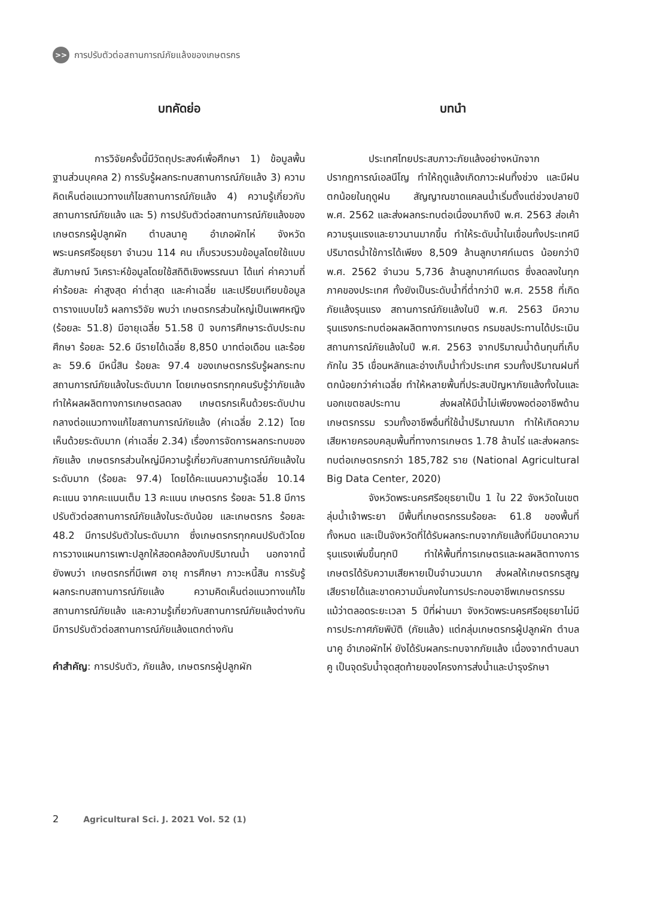>>
การปรับตัวต่อสถานการณ์ภัยแล้งของเกษตรกร
บทคัดย่อ
การวิจัยครั้งนี้มีวัตถุประสงค์เพื่อศึกษา 1) ข้อมูลพื้นฐานส่วนบุคคล 2) การรับรู้ผลกระทบสถานการณ์ภัยแล้ง 3) ความคิดเห็นต่อแนวทางแก้ไขสถานการณ์ภัยแล้ง 4) ความรู้เกี่ยวกับสถานการณ์ภัยแล้ง และ 5) การปรับตัวต่อสถานการณ์ภัยแล้งของเกษตรกรผู้ปลูกผัก ตำบลนาคู อำเภอผักไห่ จังหวัดพระนครศรีอยุธยา จำนวน 114 คน เก็บรวบรวมข้อมูลโดยใช้แบบสัมภาษณ์ วิเคราะห์ข้อมูลโดยใช้สถิติเชิงพรรณนา ได้แก่ ค่าความถี่ ค่าร้อยละ ค่าสูงสุด ค่าต่ำสุด และค่าเฉลี่ย และเปรียบเทียบข้อมูลตารางแบบไขว้ ผลการวิจัย พบว่า เกษตรกรส่วนใหญ่เป็นเพศหญิง (ร้อยละ 51.8) มีอายุเฉลี่ย 51.58 ปี จบการศึกษาระดับประถมศึกษา ร้อยละ 52.6 มีรายได้เฉลี่ย 8,850 บาทต่อเดือน และร้อยละ 59.6 มีหนี้สิน ร้อยละ 97.4 ของเกษตรกรรับรู้ผลกระทบสถานการณ์ภัยแล้งในระดับมาก โดยเกษตรกรทุกคนรับรู้ว่าภัยแล้งทำให้ผลผลิตทางการเกษตรลดลง เกษตรกรเห็นด้วยระดับปานกลางต่อแนวทางแก้ไขสถานการณ์ภัยแล้ง (ค่าเฉลี่ย 2.12) โดยเห็นด้วยระดับมาก (ค่าเฉลี่ย 2.34) เรื่องการจัดการผลกระทบของภัยแล้ง เกษตรกรส่วนใหญ่มีความรู้เกี่ยวกับสถานการณ์ภัยแล้งในระดับมาก (ร้อยละ 97.4) โดยได้คะแนนความรู้เฉลี่ย 10.14 คะแนน จากคะแนนเต็ม 13 คะแนน เกษตรกร ร้อยละ 51.8 มีการปรับตัวต่อสถานการณ์ภัยแล้งในระดับน้อย และเกษตรกร ร้อยละ 48.2 มีการปรับตัวในระดับมาก ซึ่งเกษตรกรทุกคนปรับตัวโดยการวางแผนการเพาะปลูกให้สอดคล้องกับปริมาณน้ำ นอกจากนี้ ยังพบว่า เกษตรกรที่มีเพศ อายุ การศึกษา ภาวะหนี้สิน การรับรู้ผลกระทบสถานการณ์ภัยแล้ง ความคิดเห็นต่อแนวทางแก้ไขสถานการณ์ภัยแล้ง และความรู้เกี่ยวกับสถานการณ์ภัยแล้งต่างกันมีการปรับตัวต่อสถานการณ์ภัยแล้งแตกต่างกัน
คำสำคัญ: การปรับตัว, ภัยแล้ง, เกษตรกรผู้ปลูกผัก
บทนำ
ประเทศไทยประสบภาวะภัยแล้งอย่างหนักจากปรากฏการณ์เอลนีโญ ทำให้ฤดูแล้งเกิดภาวะฝนทิ้งช่วง และมีฝนตกน้อยในฤดูฝน สัญญาณขาดแคลนน้ำเริ่มตั้งแต่ช่วงปลายปี พ.ศ. 2562 และส่งผลกระทบต่อเนื่องมาถึงปี พ.ศ. 2563 ส่อเค้าความรุนแรงและยาวนานมากขึ้น ทำให้ระดับน้ำในเขื่อนทั้งประเทศมีปริมาตรน้ำใช้การได้เพียง 8,509 ล้านลูกบาศก์เมตร น้อยกว่าปี พ.ศ. 2562 จำนวน 5,736 ล้านลูกบาศก์เมตร ซึ่งลดลงในทุกภาคของประเทศ ทั้งยังเป็นระดับน้ำที่ต่ำกว่าปี พ.ศ. 2558 ที่เกิดภัยแล้งรุนแรง สถานการณ์ภัยแล้งในปี พ.ศ. 2563 มีความรุนแรงกระทบต่อผลผลิตทางการเกษตร กรมชลประทานได้ประเมินสถานการณ์ภัยแล้งในปี พ.ศ. 2563 จากปริมาณน้ำต้นทุนที่เก็บกักใน 35 เขื่อนหลักและอ่างเก็บน้ำทั่วประเทศ รวมทั้งปริมาณฝนที่ตกน้อยกว่าค่าเฉลี่ย ทำให้หลายพื้นที่ประสบปัญหาภัยแล้งทั้งในและนอกเขตชลประทาน ส่งผลให้มีน้ำไม่เพียงพอต่ออาชีพด้านเกษตรกรรม รวมทั้งอาชีพอื่นที่ใช้น้ำปริมาณมาก ทำให้เกิดความเสียหายครอบคลุมพื้นที่ทางการเกษตร 1.78 ล้านไร่ และส่งผลกระทบต่อเกษตรกรกว่า 185,782 ราย (National Agricultural Big Data Center, 2020)
จังหวัดพระนครศรีอยุธยาเป็น 1 ใน 22 จังหวัดในเขตลุ่มน้ำเจ้าพระยา มีพื้นที่เกษตรกรรมร้อยละ 61.8 ของพื้นที่ทั้งหมด และเป็นจังหวัดที่ได้รับผลกระทบจากภัยแล้งที่มีขนาดความรุนแรงเพิ่มขึ้นทุกปี ทำให้พื้นที่การเกษตรและผลผลิตทางการเกษตรได้รับความเสียหายเป็นจำนวนมาก ส่งผลให้เกษตรกรสูญเสียรายได้และขาดความมั่นคงในการประกอบอาชีพเกษตรกรรม แม้ว่าตลอดระยะเวลา 5 ปีที่ผ่านมา จังหวัดพระนครศรีอยุธยาไม่มีการประกาศภัยพิบัติ (ภัยแล้ง) แต่กลุ่มเกษตรกรผู้ปลูกผัก ตำบลนาคู อำเภอผักไห่ ยังได้รับผลกระทบจากภัยแล้ง เนื่องจากตำบลนาคู เป็นจุดรับน้ำจุดสุดท้ายของโครงการส่งน้ำและบำรุงรักษา
2 Agricultural Sci. J. 2021 Vol. 52 (1)